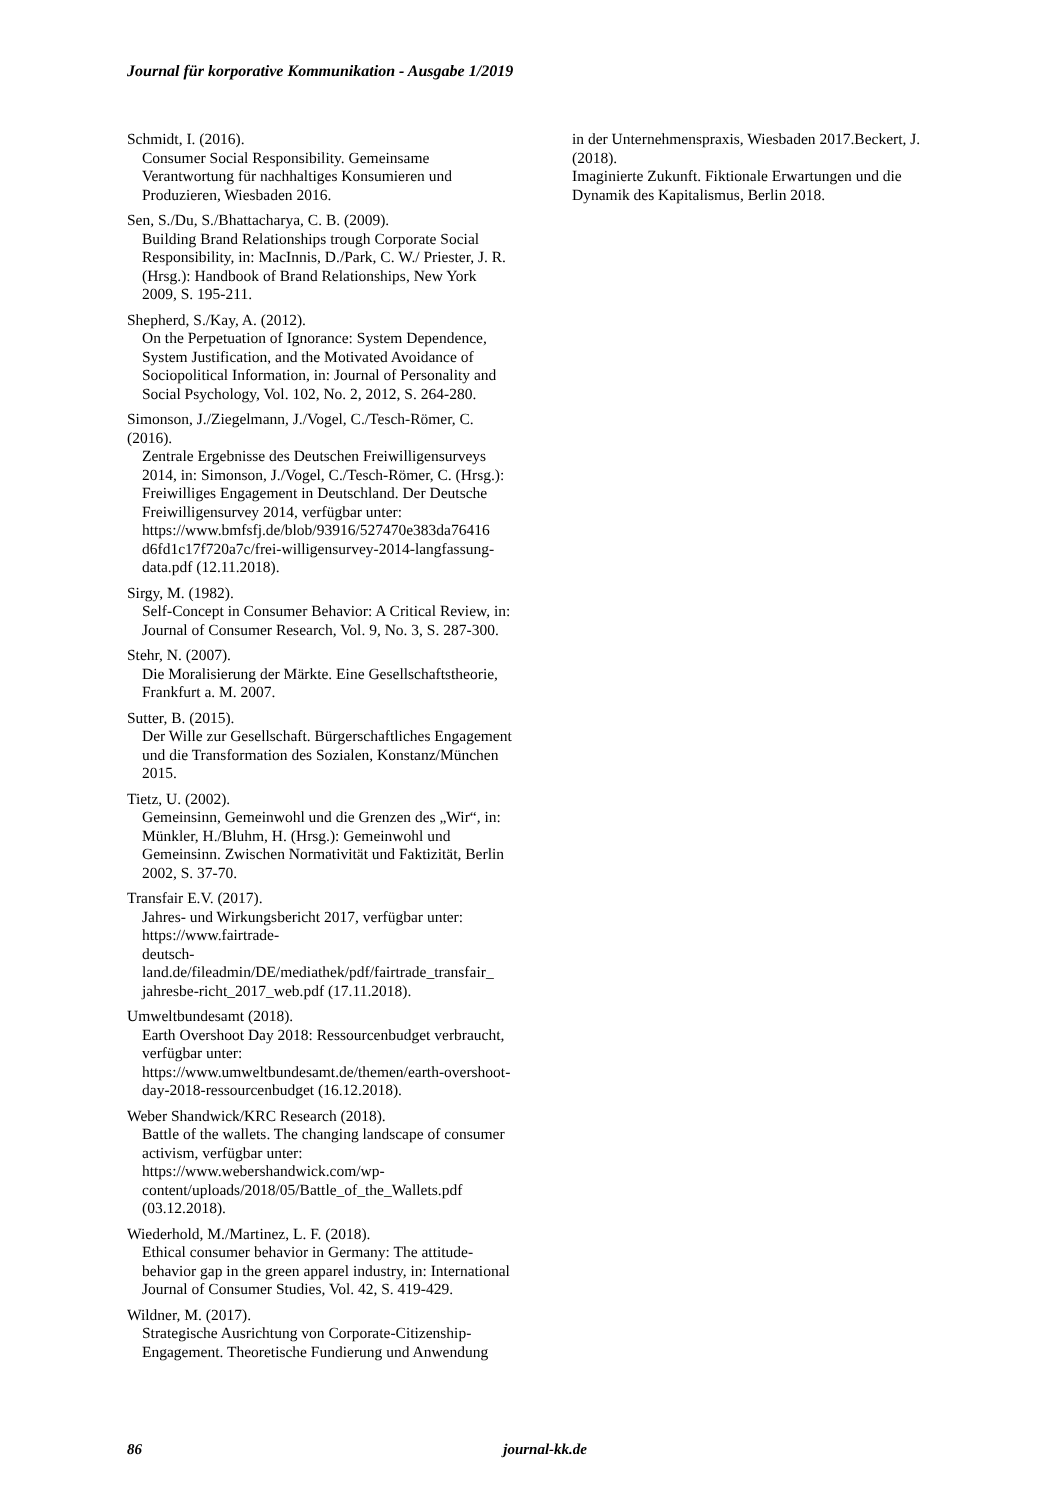Journal für korporative Kommunikation - Ausgabe 1/2019
Schmidt, I. (2016).
Consumer Social Responsibility. Gemeinsame Verantwortung für nachhaltiges Konsumieren und Produzieren, Wiesbaden 2016.
Sen, S./Du, S./Bhattacharya, C. B. (2009).
Building Brand Relationships trough Corporate Social Responsibility, in: MacInnis, D./Park, C. W./ Priester, J. R. (Hrsg.): Handbook of Brand Relationships, New York 2009, S. 195-211.
Shepherd, S./Kay, A. (2012).
On the Perpetuation of Ignorance: System Dependence, System Justification, and the Motivated Avoidance of Sociopolitical Information, in: Journal of Personality and Social Psychology, Vol. 102, No. 2, 2012, S. 264-280.
Simonson, J./Ziegelmann, J./Vogel, C./Tesch-Römer, C. (2016).
Zentrale Ergebnisse des Deutschen Freiwilligensurveys 2014, in: Simonson, J./Vogel, C./Tesch-Römer, C. (Hrsg.): Freiwilliges Engagement in Deutschland. Der Deutsche Freiwilligensurvey 2014, verfügbar unter: https://www.bmfsfj.de/blob/93916/527470e383da76416 d6fd1c17f720a7c/frei-willigensurvey-2014-langfassung-data.pdf (12.11.2018).
Sirgy, M. (1982).
Self-Concept in Consumer Behavior: A Critical Review, in: Journal of Consumer Research, Vol. 9, No. 3, S. 287-300.
Stehr, N. (2007).
Die Moralisierung der Märkte. Eine Gesellschaftstheorie, Frankfurt a. M. 2007.
Sutter, B. (2015).
Der Wille zur Gesellschaft. Bürgerschaftliches Engagement und die Transformation des Sozialen, Konstanz/München 2015.
Tietz, U. (2002).
Gemeinsinn, Gemeinwohl und die Grenzen des „Wir“, in: Münkler, H./Bluhm, H. (Hrsg.): Gemeinwohl und Gemeinsinn. Zwischen Normativität und Faktizität, Berlin 2002, S. 37-70.
Transfair E.V. (2017).
Jahres- und Wirkungsbericht 2017, verfügbar unter: https://www.fairtrade-
deutsch-
land.de/fileadmin/DE/mediathek/pdf/fairtrade_transfair_ jahresbe-richt_2017_web.pdf (17.11.2018).
Umweltbundesamt (2018).
Earth Overshoot Day 2018: Ressourcenbudget verbraucht, verfügbar unter: https://www.umweltbundesamt.de/themen/earth-overshoot-day-2018-ressourcenbudget (16.12.2018).
Weber Shandwick/KRC Research (2018).
Battle of the wallets. The changing landscape of consumer activism, verfügbar unter: https://www.webershandwick.com/wp-content/uploads/2018/05/Battle_of_the_Wallets.pdf (03.12.2018).
Wiederhold, M./Martinez, L. F. (2018).
Ethical consumer behavior in Germany: The attitude-behavior gap in the green apparel industry, in: International Journal of Consumer Studies, Vol. 42, S. 419-429.
Wildner, M. (2017).
Strategische Ausrichtung von Corporate-Citizenship-Engagement. Theoretische Fundierung und Anwendung
in der Unternehmenspraxis, Wiesbaden 2017.Beckert, J. (2018).
Imaginierte Zukunft. Fiktionale Erwartungen und die Dynamik des Kapitalismus, Berlin 2018.
86 journal-kk.de